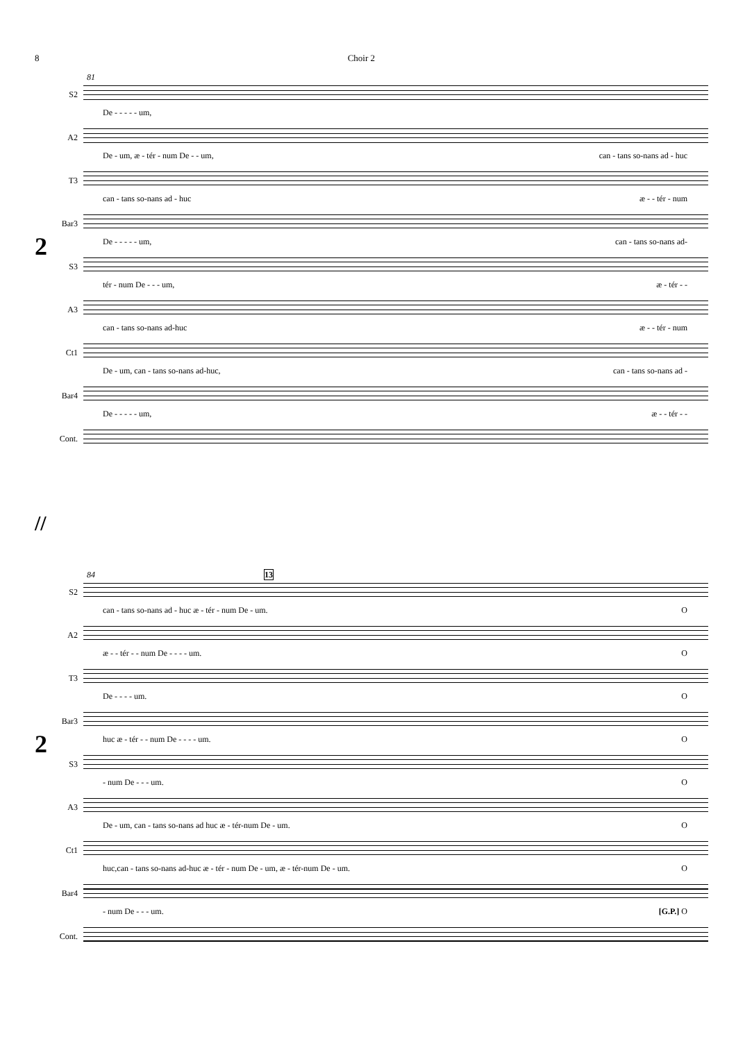8 Choir 2
81
2
S2
De - - - - - um,
A2
De - um, æ - tér - num De - - um, can - tans so-nans ad - huc
T3
can - tans so-nans ad - huc æ - - tér - num
Bar3
De - - - - - um, can - tans so-nans ad-
S3
tér - num De - - - um, æ - tér - -
A3
can - tans so-nans ad-huc æ - - tér - num
Ct1
De - um, can - tans so-nans ad-huc, can - tans so-nans ad -
Bar4
De - - - - - um, æ - - tér - -
Cont.
//
84 13
2
S2
can - tans so-nans ad - huc æ - tér - num De - um. O
A2
æ - - tér - - num De - - - - um. O
T3
De - - - - um. O
Bar3
huc æ - tér - - num De - - - - um. O
S3
- num De - - - um. O
A3
De - um, can - tans so-nans ad huc æ - tér-num De - um. O
Ct1
huc,can - tans so-nans ad-huc æ - tér - num De - um, æ - tér-num De - um. O
Bar4
- num De - - - um. [G.P.] O
Cont.